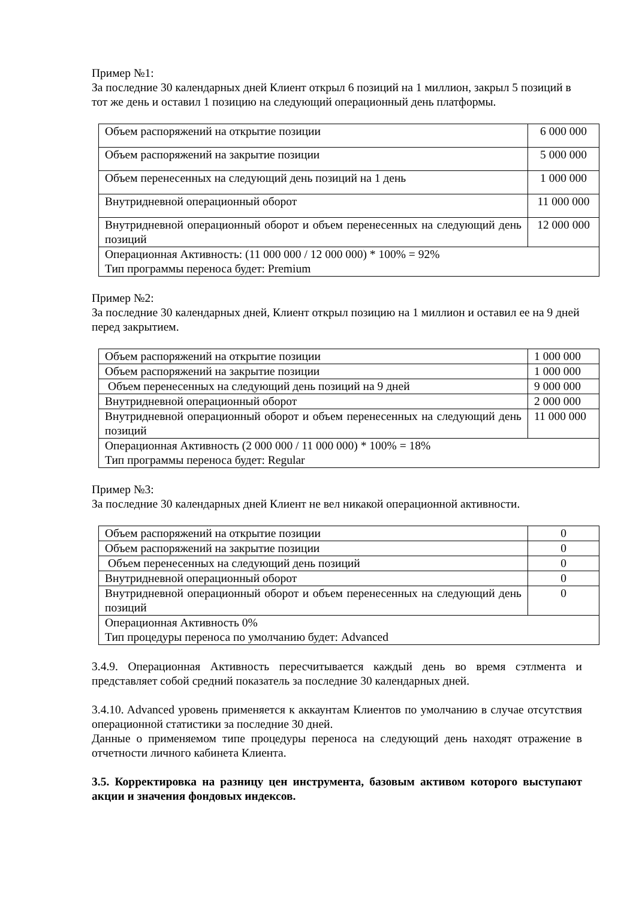Пример №1:
За последние 30 календарных дней Клиент открыл 6 позиций на 1 миллион, закрыл 5 позиций в тот же день и оставил 1 позицию на следующий операционный день платформы.
| Объем распоряжений на открытие позиции | 6 000 000 |
| Объем распоряжений на закрытие позиции | 5 000 000 |
| Объем перенесенных на следующий день позиций на 1 день | 1 000 000 |
| Внутридневной операционный оборот | 11 000 000 |
| Внутридневной операционный оборот и объем перенесенных на следующий день позиций | 12 000 000 |
| Операционная Активность: (11 000 000 / 12 000 000) * 100% = 92% Тип программы переноса будет: Premium | |
Пример №2:
За последние 30 календарных дней, Клиент открыл позицию на 1 миллион и оставил ее на 9 дней перед закрытием.
| Объем распоряжений на открытие позиции | 1 000 000 |
| Объем распоряжений на закрытие позиции | 1 000 000 |
| Объем перенесенных на следующий день позиций на 9 дней | 9 000 000 |
| Внутридневной операционный оборот | 2 000 000 |
| Внутридневной операционный оборот и объем перенесенных на следующий день позиций | 11 000 000 |
| Операционная Активность (2 000 000 / 11 000 000) * 100% = 18% Тип программы переноса будет: Regular | |
Пример №3:
За последние 30 календарных дней Клиент не вел никакой операционной активности.
| Объем распоряжений на открытие позиции | 0 |
| Объем распоряжений на закрытие позиции | 0 |
| Объем перенесенных на следующий день позиций | 0 |
| Внутридневной операционный оборот | 0 |
| Внутридневной операционный оборот и объем перенесенных на следующий день позиций | 0 |
| Операционная Активность 0% Тип процедуры переноса по умолчанию будет: Advanced | |
3.4.9. Операционная Активность пересчитывается каждый день во время сэтлмента и представляет собой средний показатель за последние 30 календарных дней.
3.4.10. Advanced уровень применяется к аккаунтам Клиентов по умолчанию в случае отсутствия операционной статистики за последние 30 дней.
Данные о применяемом типе процедуры переноса на следующий день находят отражение в отчетности личного кабинета Клиента.
3.5. Корректировка на разницу цен инструмента, базовым активом которого выступают акции и значения фондовых индексов.